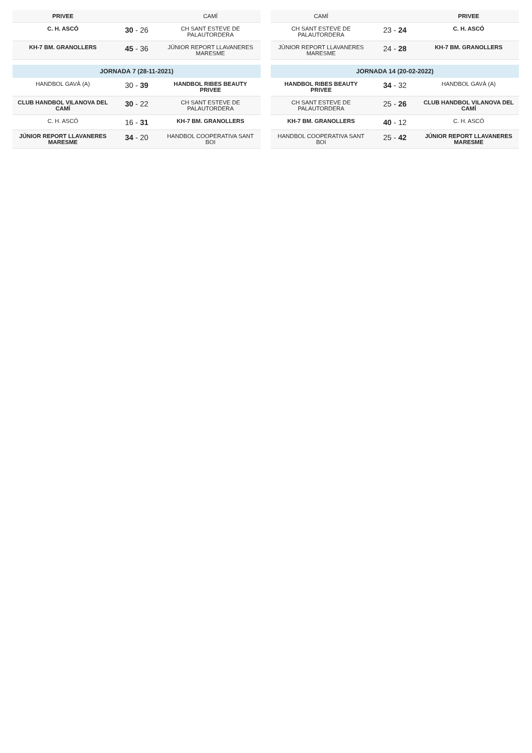| PRIVEE | | CAMÍ |
| C. H. ASCÓ | 30 - 26 | CH SANT ESTEVE DE PALAUTORDERA |
| KH-7 BM. GRANOLLERS | 45 - 36 | JÚNIOR REPORT LLAVANERES MARESME |
| JORNADA 7 (28-11-2021) | | |
| HANDBOL GAVÀ (A) | 30 - 39 | HANDBOL RIBES BEAUTY PRIVEE |
| CLUB HANDBOL VILANOVA DEL CAMÍ | 30 - 22 | CH SANT ESTEVE DE PALAUTORDERA |
| C. H. ASCÓ | 16 - 31 | KH-7 BM. GRANOLLERS |
| JÚNIOR REPORT LLAVANERES MARESME | 34 - 20 | HANDBOL COOPERATIVA SANT BOI |
| CAMÍ | | PRIVEE |
| CH SANT ESTEVE DE PALAUTORDERA | 23 - 24 | C. H. ASCÓ |
| JÚNIOR REPORT LLAVANERES MARESME | 24 - 28 | KH-7 BM. GRANOLLERS |
| JORNADA 14 (20-02-2022) | | |
| HANDBOL RIBES BEAUTY PRIVEE | 34 - 32 | HANDBOL GAVÀ (A) |
| CH SANT ESTEVE DE PALAUTORDERA | 25 - 26 | CLUB HANDBOL VILANOVA DEL CAMÍ |
| KH-7 BM. GRANOLLERS | 40 - 12 | C. H. ASCÓ |
| HANDBOL COOPERATIVA SANT BOI | 25 - 42 | JÚNIOR REPORT LLAVANERES MARESME |